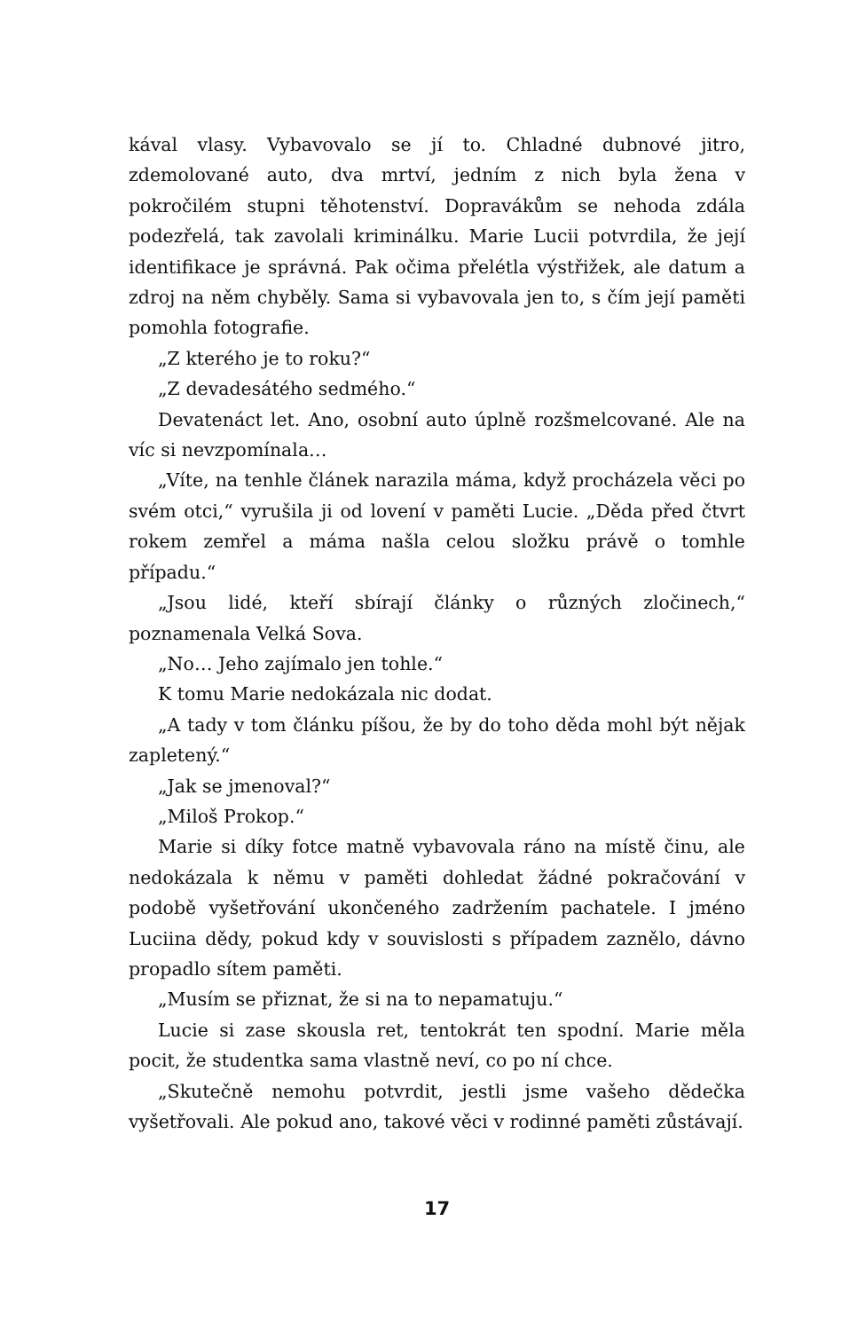kával vlasy. Vybavovalo se jí to. Chladné dubnové jitro, zdemolované auto, dva mrtví, jedním z nich byla žena v pokročilém stupni těhotenství. Dopravákům se nehoda zdála podezřelá, tak zavolali kriminálku. Marie Lucii potvrdila, že její identifikace je správná. Pak očima přelétla výstřižek, ale datum a zdroj na něm chyběly. Sama si vybavovala jen to, s čím její paměti pomohla fotografie.
„Z kterého je to roku?“
„Z devadesátého sedmého.“
Devatenáct let. Ano, osobní auto úplně rozšmelcované. Ale na víc si nevzpomínala…
„Víte, na tenhle článek narazila máma, když procházela věci po svém otci,“ vyrušila ji od lovení v paměti Lucie. „Děda před čtvrt rokem zemřel a máma našla celou složku právě o tomhle případu.“
„Jsou lidé, kteří sbírají články o různých zločinech,“ poznamenala Velká Sova.
„No… Jeho zajímalo jen tohle.“
K tomu Marie nedokázala nic dodat.
„A tady v tom článku píšou, že by do toho děda mohl být nějak zapletený.“
„Jak se jmenoval?“
„Miloš Prokop.“
Marie si díky fotce matně vybavovala ráno na místě činu, ale nedokázala k němu v paměti dohledat žádné pokračování v podobě vyšetřování ukončeného zadržením pachatele. I jméno Luciina dědy, pokud kdy v souvislosti s případem zaznělo, dávno propadlo sítem paměti.
„Musím se přiznat, že si na to nepamatuju.“
Lucie si zase skousla ret, tentokrát ten spodní. Marie měla pocit, že studentka sama vlastně neví, co po ní chce.
„Skutečně nemohu potvrdit, jestli jsme vašeho dědečka vyšetřovali. Ale pokud ano, takové věci v rodinné paměti zůstávají.
17